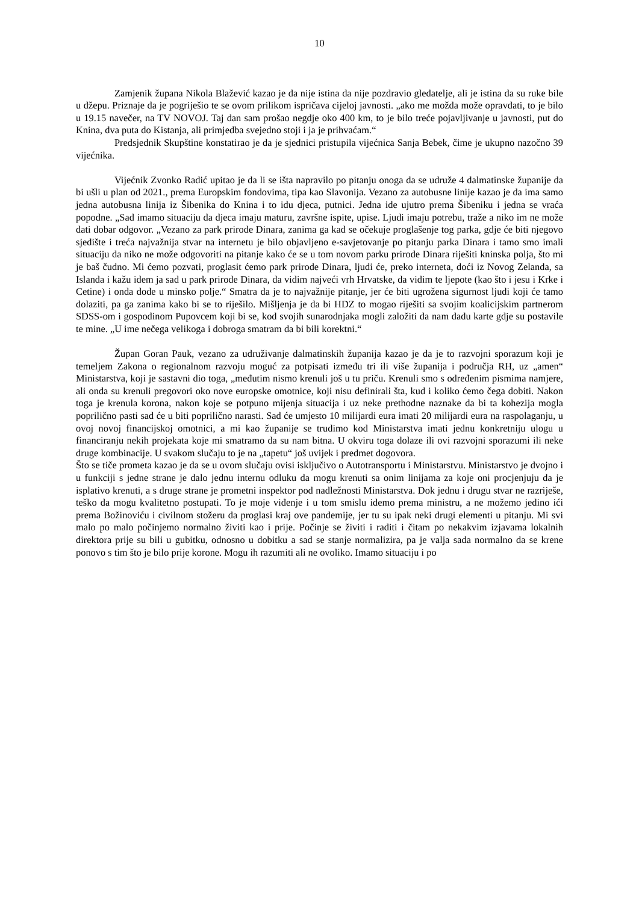10
Zamjenik župana Nikola Blažević kazao je da nije istina da nije pozdravio gledatelje, ali je istina da su ruke bile u džepu. Priznaje da je pogriješio te se ovom prilikom ispričava cijeloj javnosti. „ako me možda može opravdati, to je bilo u 19.15 navečer, na TV NOVOJ. Taj dan sam prošao negdje oko 400 km, to je bilo treće pojavljivanje u javnosti, put do Knina, dva puta do Kistanja, ali primjedba svejedno stoji i ja je prihvaćam.“
Predsjednik Skupštine konstatirao je da je sjednici pristupila vijećnica Sanja Bebek, čime je ukupno nazočno 39 vijećnika.
Vijećnik Zvonko Radić upitao je da li se išta napravilo po pitanju onoga da se udruže 4 dalmatinske županije da bi ušli u plan od 2021., prema Europskim fondovima, tipa kao Slavonija. Vezano za autobusne linije kazao je da ima samo jedna autobusna linija iz Šibenika do Knina i to idu djeca, putnici. Jedna ide ujutro prema Šibeniku i jedna se vraća popodne. „Sad imamo situaciju da djeca imaju maturu, završne ispite, upise. Ljudi imaju potrebu, traže a niko im ne može dati dobar odgovor. „Vezano za park prirode Dinara, zanima ga kad se očekuje proglašenje tog parka, gdje će biti njegovo sjedište i treća najvažnija stvar na internetu je bilo objavljeno e-savjetovanje po pitanju parka Dinara i tamo smo imali situaciju da niko ne može odgovoriti na pitanje kako će se u tom novom parku prirode Dinara riješiti kninska polja, što mi je baš čudno. Mi ćemo pozvati, proglasit ćemo park prirode Dinara, ljudi će, preko interneta, doći iz Novog Zelanda, sa Islanda i kažu idem ja sad u park prirode Dinara, da vidim najveći vrh Hrvatske, da vidim te ljepote (kao što i jesu i Krke i Cetine) i onda dođe u minsko polje.“ Smatra da je to najvažnije pitanje, jer će biti ugrožena sigurnost ljudi koji će tamo dolaziti, pa ga zanima kako bi se to riješilo. Mišljenja je da bi HDZ to mogao riješiti sa svojim koalicijskim partnerom SDSS-om i gospodinom Pupovcem koji bi se, kod svojih sunarodnjaka mogli založiti da nam dadu karte gdje su postavile te mine. „U ime nečega velikoga i dobroga smatram da bi bili korektni.“
Župan Goran Pauk, vezano za udruživanje dalmatinskih županija kazao je da je to razvojni sporazum koji je temeljem Zakona o regionalnom razvoju moguć za potpisati između tri ili više županija i područja RH, uz „amen“ Ministarstva, koji je sastavni dio toga, „međutim nismo krenuli još u tu priču. Krenuli smo s određenim pismima namjere, ali onda su krenuli pregovori oko nove europske omotnice, koji nisu definirali šta, kud i koliko ćemo čega dobiti. Nakon toga je krenula korona, nakon koje se potpuno mijenja situacija i uz neke prethodne naznake da bi ta kohezija mogla poprilično pasti sad će u biti poprilično narasti. Sad će umjesto 10 milijardi eura imati 20 milijardi eura na raspolaganju, u ovoj novoj financijskoj omotnici, a mi kao županije se trudimo kod Ministarstva imati jednu konkretniju ulogu u financiranju nekih projekata koje mi smatramo da su nam bitna. U okviru toga dolaze ili ovi razvojni sporazumi ili neke druge kombinacije. U svakom slučaju to je na „tapetu“ još uvijek i predmet dogovora.
Što se tiče prometa kazao je da se u ovom slučaju ovisi isključivo o Autotransportu i Ministarstvu. Ministarstvo je dvojno i u funkciji s jedne strane je dalo jednu internu odluku da mogu krenuti sa onim linijama za koje oni procjenjuju da je isplativo krenuti, a s druge strane je prometni inspektor pod nadležnosti Ministarstva. Dok jednu i drugu stvar ne razriješe, teško da mogu kvalitetno postupati. To je moje viđenje i u tom smislu idemo prema ministru, a ne možemo jedino ići prema Božinoviću i civilnom stožeru da proglasi kraj ove pandemije, jer tu su ipak neki drugi elementi u pitanju. Mi svi malo po malo počinjemo normalno živiti kao i prije. Počinje se živiti i raditi i čitam po nekakvim izjavama lokalnih direktora prije su bili u gubitku, odnosno u dobitku a sad se stanje normalizira, pa je valja sada normalno da se krene ponovo s tim što je bilo prije korone. Mogu ih razumiti ali ne ovoliko. Imamo situaciju i po